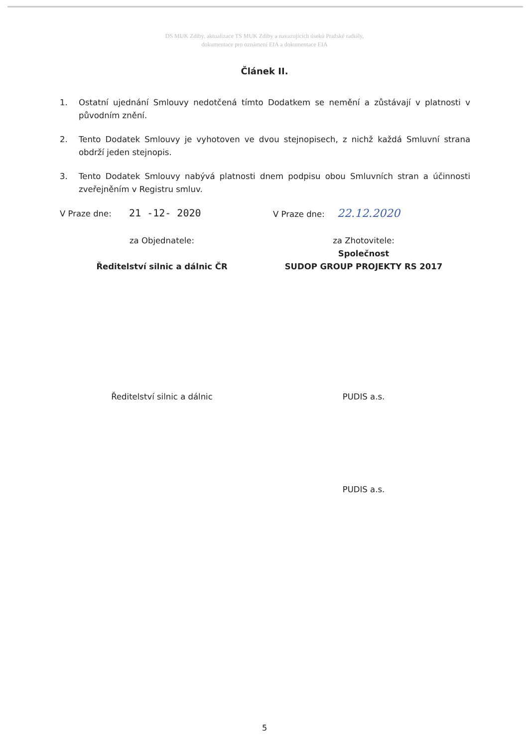DS MUK Zdiby, aktualizace TS MUK Zdiby a navazujících úseků Pražské radiály,
dokumentace pro oznámení EIA a dokumentace EIA
Článek II.
1. Ostatní ujednání Smlouvy nedotčená tímto Dodatkem se nemění a zůstávají v platnosti v původním znění.
2. Tento Dodatek Smlouvy je vyhotoven ve dvou stejnopisech, z nichž každá Smluvní strana obdrží jeden stejnopis.
3. Tento Dodatek Smlouvy nabývá platnosti dnem podpisu obou Smluvních stran a účinnosti zveřejněním v Registru smluv.
V Praze dne: 21 -12- 2020
V Praze dne: 22.12.2020
za Objednatele:
Ředitelství silnic a dálnic ČR
za Zhotovitele:
Společnost
SUDOP GROUP PROJEKTY RS 2017
Ředitelství silnic a dálnic PUDIS a.s.
PUDIS a.s.
5